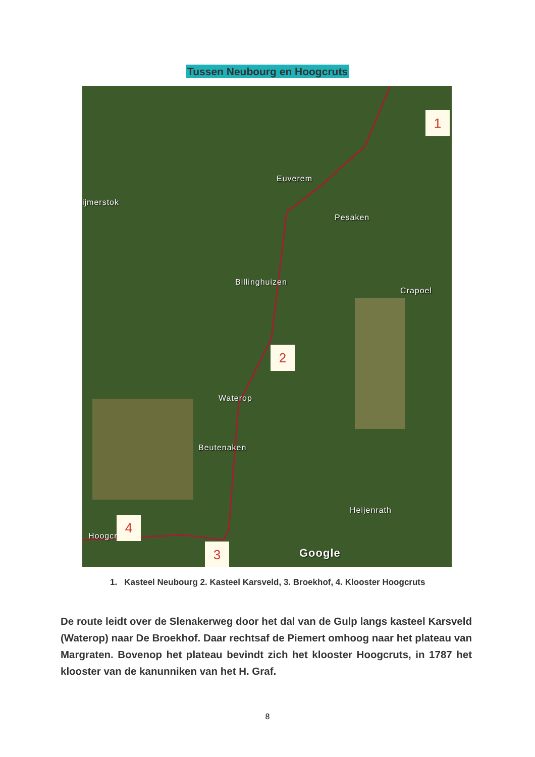Tussen Neubourg en Hoogcruts
Euverem
Pesaken
ijmerstok
Billinghuizen
Crapoel
Waterop
Beutenaken
Heijenrath
Hoogcruts
Google
1
2
3
4
1. Kasteel Neubourg 2. Kasteel Karsveld, 3. Broekhof, 4. Klooster Hoogcruts
De route leidt over de Slenakerweg door het dal van de Gulp langs kasteel Karsveld (Waterop) naar De Broekhof. Daar rechtsaf de Piemert omhoog naar het plateau van Margraten. Bovenop het plateau bevindt zich het klooster Hoogcruts, in 1787 het klooster van de kanunniken van het H. Graf.
8